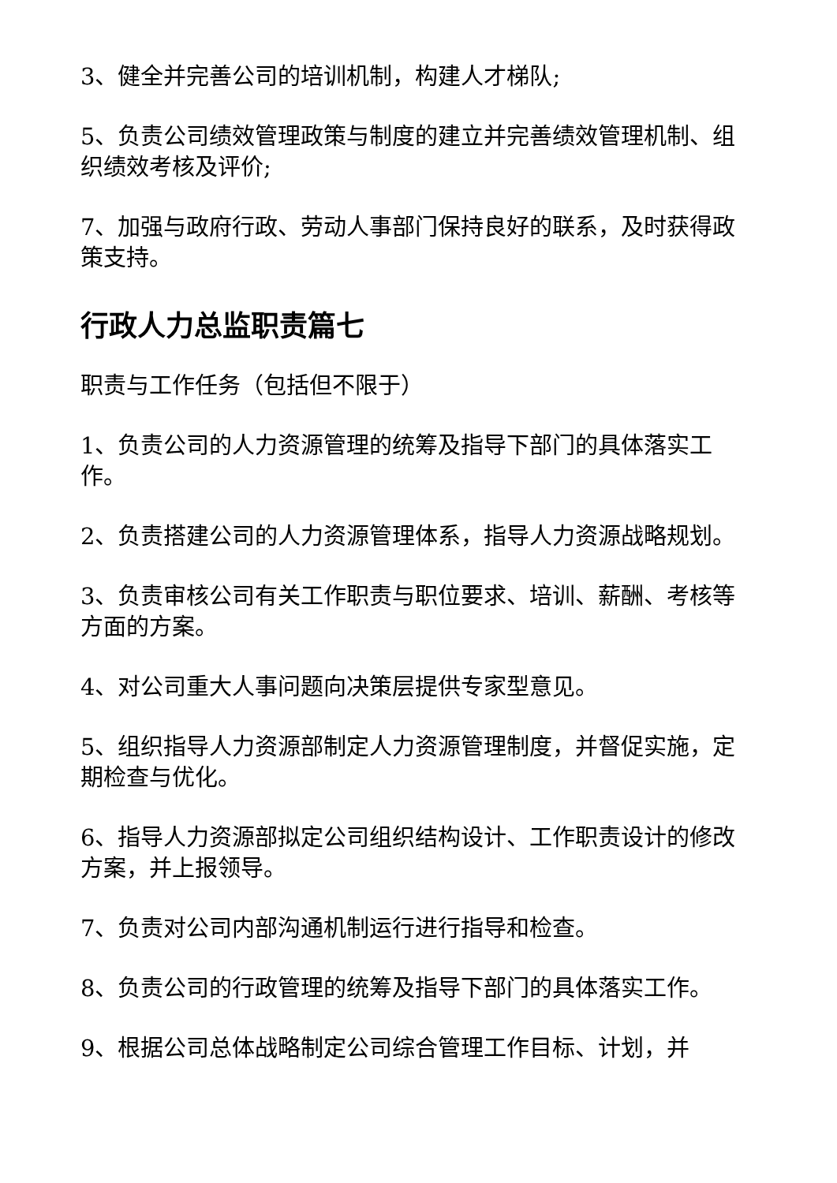3、健全并完善公司的培训机制，构建人才梯队;
5、负责公司绩效管理政策与制度的建立并完善绩效管理机制、组织绩效考核及评价;
7、加强与政府行政、劳动人事部门保持良好的联系，及时获得政策支持。
行政人力总监职责篇七
职责与工作任务（包括但不限于）
1、负责公司的人力资源管理的统筹及指导下部门的具体落实工作。
2、负责搭建公司的人力资源管理体系，指导人力资源战略规划。
3、负责审核公司有关工作职责与职位要求、培训、薪酬、考核等方面的方案。
4、对公司重大人事问题向决策层提供专家型意见。
5、组织指导人力资源部制定人力资源管理制度，并督促实施，定期检查与优化。
6、指导人力资源部拟定公司组织结构设计、工作职责设计的修改方案，并上报领导。
7、负责对公司内部沟通机制运行进行指导和检查。
8、负责公司的行政管理的统筹及指导下部门的具体落实工作。
9、根据公司总体战略制定公司综合管理工作目标、计划，并